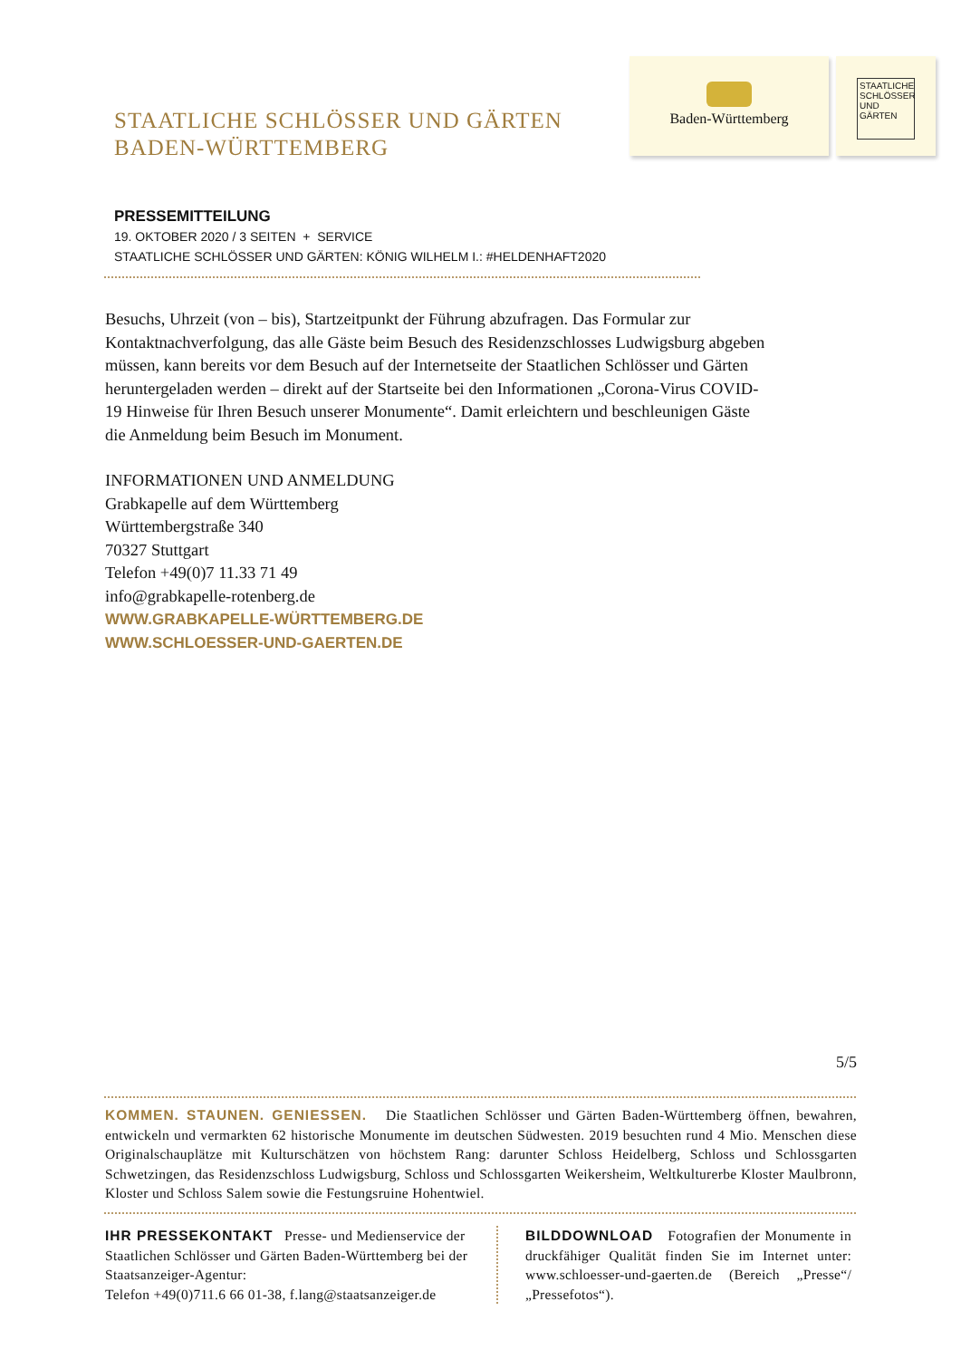STAATLICHE SCHLÖSSER UND GÄRTEN
BADEN-WÜRTTEMBERG
Baden-Württemberg
STAATLICHE SCHLÖSSER UND GÄRTEN
PRESSEMITTEILUNG
19. OKTOBER 2020 / 3 SEITEN + SERVICE
STAATLICHE SCHLÖSSER UND GÄRTEN: KÖNIG WILHELM I.: #HELDENHAFT2020
Besuchs, Uhrzeit (von – bis), Startzeitpunkt der Führung abzufragen. Das Formular zur Kontaktnachverfolgung, das alle Gäste beim Besuch des Residenzschlosses Ludwigsburg abgeben müssen, kann bereits vor dem Besuch auf der Internetseite der Staatlichen Schlösser und Gärten heruntergeladen werden – direkt auf der Startseite bei den Informationen „Corona-Virus COVID-19 Hinweise für Ihren Besuch unserer Monumente“. Damit erleichtern und beschleunigen Gäste die Anmeldung beim Besuch im Monument.
INFORMATIONEN UND ANMELDUNG
Grabkapelle auf dem Württemberg
Württembergstraße 340
70327 Stuttgart
Telefon +49(0)7 11.33 71 49
info@grabkapelle-rotenberg.de
WWW.GRABKAPELLE-WÜRTTEMBERG.DE
WWW.SCHLOESSER-UND-GAERTEN.DE
5/5
KOMMEN. STAUNEN. GENIESSEN. Die Staatlichen Schlösser und Gärten Baden-Württemberg öffnen, bewahren, entwickeln und vermarkten 62 historische Monumente im deutschen Südwesten. 2019 besuchten rund 4 Mio. Menschen diese Originalschauplätze mit Kulturschätzen von höchstem Rang: darunter Schloss Heidelberg, Schloss und Schlossgarten Schwetzingen, das Residenzschloss Ludwigsburg, Schloss und Schlossgarten Weikersheim, Weltkulturerbe Kloster Maulbronn, Kloster und Schloss Salem sowie die Festungsruine Hohentwiel.
IHR PRESSEKONTAKT Presse- und Medienservice der Staatlichen Schlösser und Gärten Baden-Württemberg bei der Staatsanzeiger-Agentur:
Telefon +49(0)711.6 66 01-38, f.lang@staatsanzeiger.de
BILDDOWNLOAD Fotografien der Monumente in druckfähiger Qualität finden Sie im Internet unter: www.schloesser-und-gaerten.de (Bereich „Presse“/„Pressefotos“).